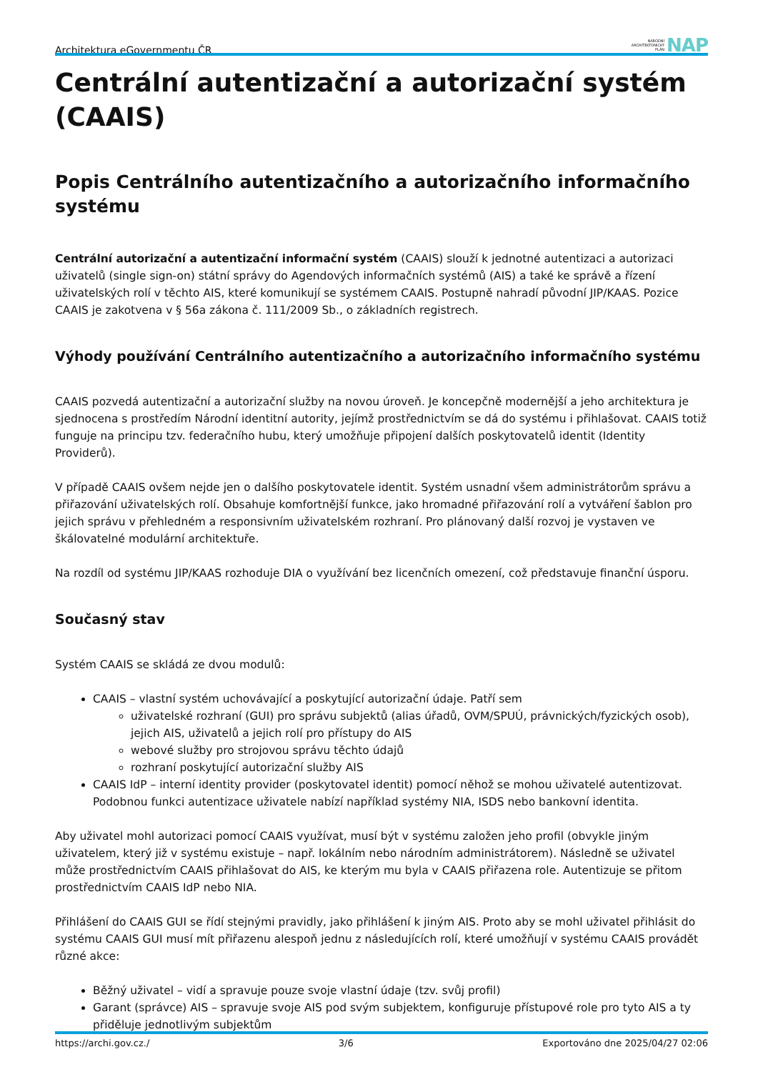Architektura eGovernmentu ČR NÁRODNÍ
ARCHITEKTONICKÝ
PLÁN NAP
Centrální autentizační a autorizační systém (CAAIS)
Popis Centrálního autentizačního a autorizačního informačního systému
Centrální autorizační a autentizační informační systém (CAAIS) slouží k jednotné autentizaci a autorizaci uživatelů (single sign-on) státní správy do Agendových informačních systémů (AIS) a také ke správě a řízení uživatelských rolí v těchto AIS, které komunikují se systémem CAAIS. Postupně nahradí původní JIP/KAAS. Pozice CAAIS je zakotvena v § 56a zákona č. 111/2009 Sb., o základních registrech.
Výhody používání Centrálního autentizačního a autorizačního informačního systému
CAAIS pozvedá autentizační a autorizační služby na novou úroveň. Je koncepčně modernější a jeho architektura je sjednocena s prostředím Národní identitní autority, jejímž prostřednictvím se dá do systému i přihlašovat. CAAIS totiž funguje na principu tzv. federačního hubu, který umožňuje připojení dalších poskytovatelů identit (Identity Providerů).
V případě CAAIS ovšem nejde jen o dalšího poskytovatele identit. Systém usnadní všem administrátorům správu a přiřazování uživatelských rolí. Obsahuje komfortnější funkce, jako hromadné přiřazování rolí a vytváření šablon pro jejich správu v přehledném a responsivním uživatelském rozhraní. Pro plánovaný další rozvoj je vystaven ve škálovatelné modulární architektuře.
Na rozdíl od systému JIP/KAAS rozhoduje DIA o využívání bez licenčních omezení, což představuje finanční úsporu.
Současný stav
Systém CAAIS se skládá ze dvou modulů:
CAAIS – vlastní systém uchovávající a poskytující autorizační údaje. Patří sem
uživatelské rozhraní (GUI) pro správu subjektů (alias úřadů, OVM/SPUÚ, právnických/fyzických osob), jejich AIS, uživatelů a jejich rolí pro přístupy do AIS
webové služby pro strojovou správu těchto údajů
rozhraní poskytující autorizační služby AIS
CAAIS IdP – interní identity provider (poskytovatel identit) pomocí něhož se mohou uživatelé autentizovat. Podobnou funkci autentizace uživatele nabízí například systémy NIA, ISDS nebo bankovní identita.
Aby uživatel mohl autorizaci pomocí CAAIS využívat, musí být v systému založen jeho profil (obvykle jiným uživatelem, který již v systému existuje – např. lokálním nebo národním administrátorem). Následně se uživatel může prostřednictvím CAAIS přihlašovat do AIS, ke kterým mu byla v CAAIS přiřazena role. Autentizuje se přitom prostřednictvím CAAIS IdP nebo NIA.
Přihlášení do CAAIS GUI se řídí stejnými pravidly, jako přihlášení k jiným AIS. Proto aby se mohl uživatel přihlásit do systému CAAIS GUI musí mít přiřazenu alespoň jednu z následujících rolí, které umožňují v systému CAAIS provádět různé akce:
Běžný uživatel – vidí a spravuje pouze svoje vlastní údaje (tzv. svůj profil)
Garant (správce) AIS – spravuje svoje AIS pod svým subjektem, konfiguruje přístupové role pro tyto AIS a ty přiděluje jednotlivým subjektům
https://archi.gov.cz./ 3/6 Exportováno dne 2025/04/27 02:06